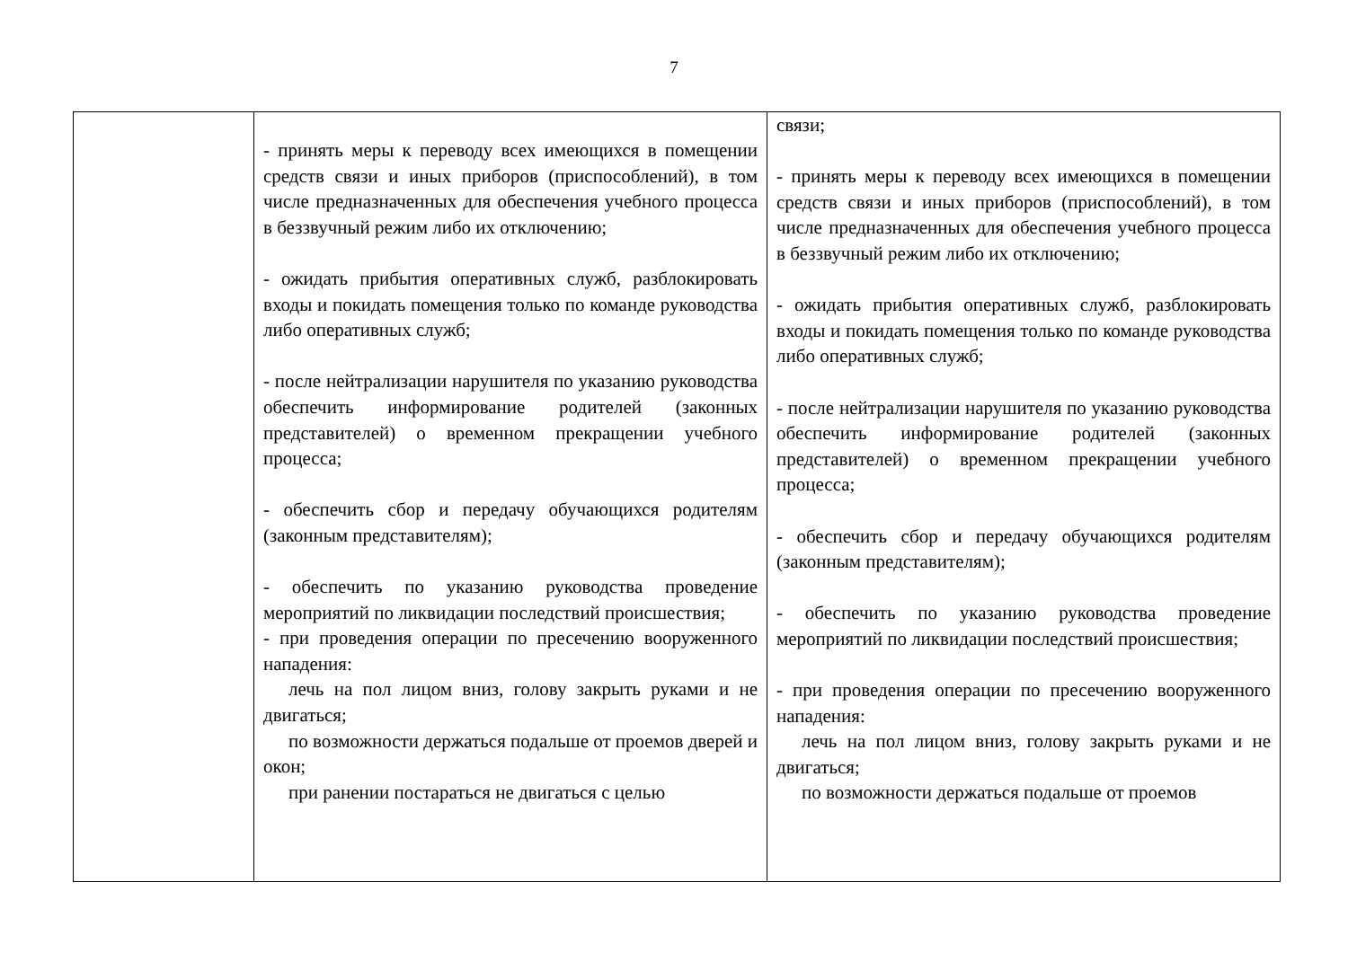7
| | - принять меры к переводу всех имеющихся в помещении средств связи и иных приборов (приспособлений), в том числе предназначенных для обеспечения учебного процесса в беззвучный режим либо их отключению; - ожидать прибытия оперативных служб, разблокировать входы и покидать помещения только по команде руководства либо оперативных служб; - после нейтрализации нарушителя по указанию руководства обеспечить информирование родителей (законных представителей) о временном прекращении учебного процесса; - обеспечить сбор и передачу обучающихся родителям (законным представителям); - обеспечить по указанию руководства проведение мероприятий по ликвидации последствий происшествия; - при проведения операции по пресечению вооруженного нападения: лечь на пол лицом вниз, голову закрыть руками и не двигаться; по возможности держаться подальше от проемов дверей и окон; при ранении постараться не двигаться с целью | связи; - принять меры к переводу всех имеющихся в помещении средств связи и иных приборов (приспособлений), в том числе предназначенных для обеспечения учебного процесса в беззвучный режим либо их отключению; - ожидать прибытия оперативных служб, разблокировать входы и покидать помещения только по команде руководства либо оперативных служб; - после нейтрализации нарушителя по указанию руководства обеспечить информирование родителей (законных представителей) о временном прекращении учебного процесса; - обеспечить сбор и передачу обучающихся родителям (законным представителям); - обеспечить по указанию руководства проведение мероприятий по ликвидации последствий происшествия; - при проведения операции по пресечению вооруженного нападения: лечь на пол лицом вниз, голову закрыть руками и не двигаться; по возможности держаться подальше от проемов |